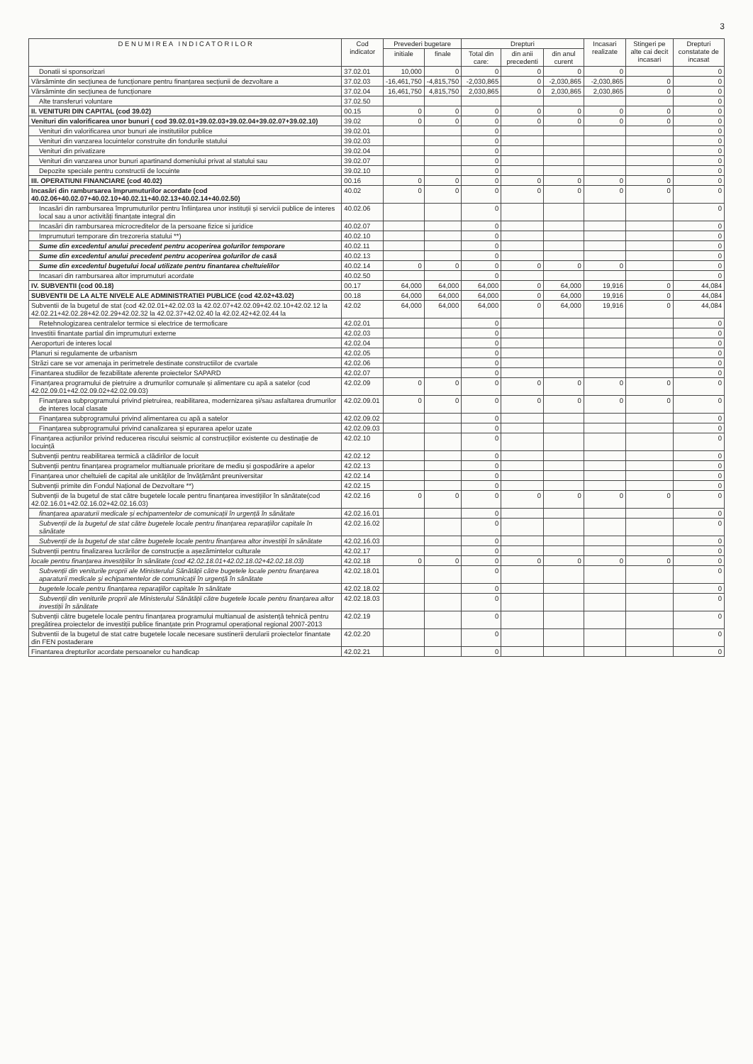3
| D E N U M I R E A I N D I C A T O R I L O R | Cod indicator | Prevederi bugetare | | Drepturi | | | Incasari realizate | Stingeri pe alte cai decit incasari | Drepturi constatate de incasat |
| --- | --- | --- | --- | --- | --- | --- | --- | --- | --- |
| | | initiale | finale | Total din care: | din anii precedenti | din anul curent | | | |
| Donatii si sponsorizari | 37.02.01 | 10,000 | 0 | 0 | 0 | 0 | 0 | | 0 |
| Vărsăminte din secțiunea de funcționare pentru finanțarea secțiunii de dezvoltare a | 37.02.03 | -16,461,750 | -4,815,750 | -2,030,865 | 0 | -2,030,865 | -2,030,865 | 0 | 0 |
| Vărsăminte din secțiunea de funcționare | 37.02.04 | 16,461,750 | 4,815,750 | 2,030,865 | 0 | 2,030,865 | 2,030,865 | 0 | 0 |
| Alte transferuri voluntare | 37.02.50 | | | | | | | | 0 |
| II. VENITURI DIN CAPITAL (cod 39.02) | 00.15 | 0 | 0 | 0 | 0 | 0 | 0 | 0 | 0 |
| Venituri din valorificarea unor bunuri ( cod 39.02.01+39.02.03+39.02.04+39.02.07+39.02.10) | 39.02 | 0 | 0 | 0 | 0 | 0 | 0 | 0 | 0 |
| Venituri din valorificarea unor bunuri ale institutiilor publice | 39.02.01 | | | 0 | | | | | 0 |
| Venituri din vanzarea locuintelor construite din fondurile statului | 39.02.03 | | | 0 | | | | | 0 |
| Venituri din privatizare | 39.02.04 | | | 0 | | | | | 0 |
| Venituri din vanzarea unor bunuri apartinand domeniului privat al statului sau | 39.02.07 | | | 0 | | | | | 0 |
| Depozite speciale pentru constructii de locuinte | 39.02.10 | | | 0 | | | | | 0 |
| III. OPERATIUNI FINANCIARE (cod 40.02) | 00.16 | 0 | 0 | 0 | 0 | 0 | 0 | 0 | 0 |
| Incasări din rambursarea împrumuturilor acordate (cod 40.02.06+40.02.07+40.02.10+40.02.11+40.02.13+40.02.14+40.02.50) | 40.02 | 0 | 0 | 0 | 0 | 0 | 0 | 0 | 0 |
| Incasări din rambursarea împrumuturilor pentru înființarea unor instituții și servicii publice de interes local sau a unor activități finanțate integral din | 40.02.06 | | | 0 | | | | | 0 |
| Incasări din rambursarea microcreditelor de la persoane fizice si juridice | 40.02.07 | | | 0 | | | | | 0 |
| Imprumuturi temporare din trezoreria statului **) | 40.02.10 | | | 0 | | | | | 0 |
| Sume din excedentul anului precedent pentru acoperirea golurilor temporare | 40.02.11 | | | 0 | | | | | 0 |
| Sume din excedentul anului precedent pentru acoperirea golurilor de casă | 40.02.13 | | | 0 | | | | | 0 |
| Sume din excedentul bugetului local utilizate pentru finantarea cheltuielilor | 40.02.14 | 0 | 0 | 0 | 0 | 0 | 0 | | 0 |
| Incasari din rambursarea altor imprumuturi acordate | 40.02.50 | | | 0 | | | | | 0 |
| IV. SUBVENTII (cod 00.18) | 00.17 | 64,000 | 64,000 | 64,000 | 0 | 64,000 | 19,916 | 0 | 44,084 |
| SUBVENTII DE LA ALTE NIVELE ALE ADMINISTRATIEI PUBLICE (cod 42.02+43.02) | 00.18 | 64,000 | 64,000 | 64,000 | 0 | 64,000 | 19,916 | 0 | 44,084 |
| Subventii de la bugetul de stat (cod 42.02.01+42.02.03 la 42.02.07+42.02.09+42.02.10+42.02.12 la 42.02.21+42.02.28+42.02.29+42.02.32 la 42.02.37+42.02.40 la 42.02.42+42.02.44 la | 42.02 | 64,000 | 64,000 | 64,000 | 0 | 64,000 | 19,916 | 0 | 44,084 |
| Retehnologizarea centralelor termice si electrice de termoficare | 42.02.01 | | | 0 | | | | | 0 |
| Investitii finantate partial din imprumuturi externe | 42.02.03 | | | 0 | | | | | 0 |
| Aeroporturi de interes local | 42.02.04 | | | 0 | | | | | 0 |
| Planuri si regulamente de urbanism | 42.02.05 | | | 0 | | | | | 0 |
| Străzi care se vor amenaja in perimetrele destinate constructiilor de cvartale | 42.02.06 | | | 0 | | | | | 0 |
| Finantarea studiilor de fezabilitate aferente proiectelor SAPARD | 42.02.07 | | | 0 | | | | | 0 |
| Finanțarea programului de pietruire a drumurilor comunale și alimentare cu apă a satelor (cod 42.02.09.01+42.02.09.02+42.02.09.03) | 42.02.09 | 0 | 0 | 0 | 0 | 0 | 0 | 0 | 0 |
| Finanțarea subprogramului privind pietruirea, reabilitarea, modernizarea și/sau asfaltarea drumurilor de interes local clasate | 42.02.09.01 | 0 | 0 | 0 | 0 | 0 | 0 | 0 | 0 |
| Finanțarea subprogramului privind alimentarea cu apă a satelor | 42.02.09.02 | | | 0 | | | | | 0 |
| Finanțarea subprogramului privind canalizarea și epurarea apelor uzate | 42.02.09.03 | | | 0 | | | | | 0 |
| Finanțarea acțiunilor privind reducerea riscului seismic al construcțiilor existente cu destinație de locuință | 42.02.10 | | | 0 | | | | | 0 |
| Subvenții pentru reabilitarea termică a clădirilor de locuit | 42.02.12 | | | 0 | | | | | 0 |
| Subvenții pentru finanțarea programelor multianuale prioritare de mediu și gospodărire a apelor | 42.02.13 | | | 0 | | | | | 0 |
| Finanțarea unor cheltuieli de capital ale unităților de învățământ preuniversitar | 42.02.14 | | | 0 | | | | | 0 |
| Subvenții primite din Fondul Național de Dezvoltare **) | 42.02.15 | | | 0 | | | | | 0 |
| Subvenții de la bugetul de stat către bugetele locale pentru finanțarea investițiilor în sănătate(cod 42.02.16.01+42.02.16.02+42.02.16.03) | 42.02.16 | 0 | 0 | 0 | 0 | 0 | 0 | 0 | 0 |
| finanțarea aparaturii medicale și echipamentelor de comunicații în urgență în sănătate | 42.02.16.01 | | | 0 | | | | | 0 |
| Subvenții de la bugetul de stat către bugetele locale pentru finanțarea reparațiilor capitale în sănătate | 42.02.16.02 | | | 0 | | | | | 0 |
| Subvenții de la bugetul de stat către bugetele locale pentru finanțarea altor investiții în sănătate | 42.02.16.03 | | | 0 | | | | | 0 |
| Subvenții pentru finalizarea lucrărilor de construcție a așezămintelor culturale | 42.02.17 | | | 0 | | | | | 0 |
| locale pentru finanțarea investițiilor în sănătate (cod 42.02.18.01+42.02.18.02+42.02.18.03) | 42.02.18 | 0 | 0 | 0 | 0 | 0 | 0 | 0 | 0 |
| Subvenții din veniturile proprii ale Ministerului Sănătății către bugetele locale pentru finanțarea aparaturii medicale și echipamentelor de comunicații în urgență în sănătate | 42.02.18.01 | | | 0 | | | | | 0 |
| bugetele locale pentru finanțarea reparațiilor capitale în sănătate | 42.02.18.02 | | | 0 | | | | | 0 |
| Subvenții din veniturile proprii ale Ministerului Sănătății către bugetele locale pentru finanțarea altor investiții în sănătate | 42.02.18.03 | | | 0 | | | | | 0 |
| Subvenții către bugetele locale pentru finanțarea programului multianual de asistență tehnică pentru pregătirea proiectelor de investiții publice finanțate prin Programul operațional regional 2007-2013 | 42.02.19 | | | 0 | | | | | 0 |
| Subventii de la bugetul de stat catre bugetele locale necesare sustinerii derularii proiectelor finantate din FEN postaderare | 42.02.20 | | | 0 | | | | | 0 |
| Finantarea drepturilor acordate persoanelor cu handicap | 42.02.21 | | | 0 | | | | | 0 |